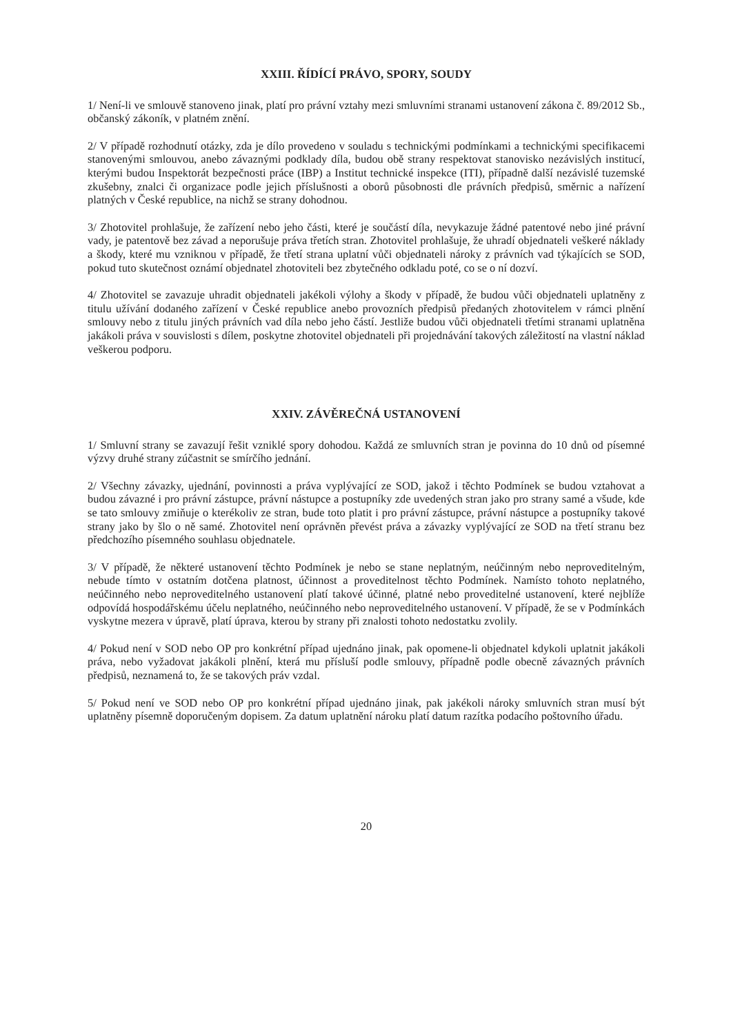XXIII. ŘÍDÍCÍ PRÁVO, SPORY, SOUDY
1/ Není-li ve smlouvě stanoveno jinak, platí pro právní vztahy mezi smluvními stranami ustanovení zákona č. 89/2012 Sb., občanský zákoník, v platném znění.
2/ V případě rozhodnutí otázky, zda je dílo provedeno v souladu s technickými podmínkami a technickými specifikacemi stanovenými smlouvou, anebo závaznými podklady díla, budou obě strany respektovat stanovisko nezávislých institucí, kterými budou Inspektorát bezpečnosti práce (IBP) a Institut technické inspekce (ITI), případně další nezávislé tuzemské zkušebny, znalci či organizace podle jejich příslušnosti a oborů působnosti dle právních předpisů, směrnic a nařízení platných v České republice, na nichž se strany dohodnou.
3/ Zhotovitel prohlašuje, že zařízení nebo jeho části, které je součástí díla, nevykazuje žádné patentové nebo jiné právní vady, je patentově bez závad a neporušuje práva třetích stran. Zhotovitel prohlašuje, že uhradí objednateli veškeré náklady a škody, které mu vzniknou v případě, že třetí strana uplatní vůči objednateli nároky z právních vad týkajících se SOD, pokud tuto skutečnost oznámí objednatel zhotoviteli bez zbytečného odkladu poté, co se o ní dozví.
4/ Zhotovitel se zavazuje uhradit objednateli jakékoli výlohy a škody v případě, že budou vůči objednateli uplatněny z titulu užívání dodaného zařízení v České republice anebo provozních předpisů předaných zhotovitelem v rámci plnění smlouvy nebo z titulu jiných právních vad díla nebo jeho částí. Jestliže budou vůči objednateli třetími stranami uplatněna jakákoli práva v souvislosti s dílem, poskytne zhotovitel objednateli při projednávání takových záležitostí na vlastní náklad veškerou podporu.
XXIV. ZÁVĚREČNÁ USTANOVENÍ
1/ Smluvní strany se zavazují řešit vzniklé spory dohodou. Každá ze smluvních stran je povinna do 10 dnů od písemné výzvy druhé strany zúčastnit se smírčího jednání.
2/ Všechny závazky, ujednání, povinnosti a práva vyplývající ze SOD, jakož i těchto Podmínek se budou vztahovat a budou závazné i pro právní zástupce, právní nástupce a postupníky zde uvedených stran jako pro strany samé a všude, kde se tato smlouvy zmiňuje o kterékoliv ze stran, bude toto platit i pro právní zástupce, právní nástupce a postupníky takové strany jako by šlo o ně samé. Zhotovitel není oprávněn převést práva a závazky vyplývající ze SOD na třetí stranu bez předchozího písemného souhlasu objednatele.
3/ V případě, že některé ustanovení těchto Podmínek je nebo se stane neplatným, neúčinným nebo neproveditelným, nebude tímto v ostatním dotčena platnost, účinnost a proveditelnost těchto Podmínek. Namísto tohoto neplatného, neúčinného nebo neproveditelného ustanovení platí takové účinné, platné nebo proveditelné ustanovení, které nejblíže odpovídá hospodářskému účelu neplatného, neúčinného nebo neproveditelného ustanovení. V případě, že se v Podmínkách vyskytne mezera v úpravě, platí úprava, kterou by strany při znalosti tohoto nedostatku zvolily.
4/ Pokud není v SOD nebo OP pro konkrétní případ ujednáno jinak, pak opomene-li objednatel kdykoli uplatnit jakákoli práva, nebo vyžadovat jakákoli plnění, která mu přísluší podle smlouvy, případně podle obecně závazných právních předpisů, neznamená to, že se takových práv vzdal.
5/ Pokud není ve SOD nebo OP pro konkrétní případ ujednáno jinak, pak jakékoli nároky smluvních stran musí být uplatněny písemně doporučeným dopisem. Za datum uplatnění nároku platí datum razítka podacího poštovního úřadu.
20